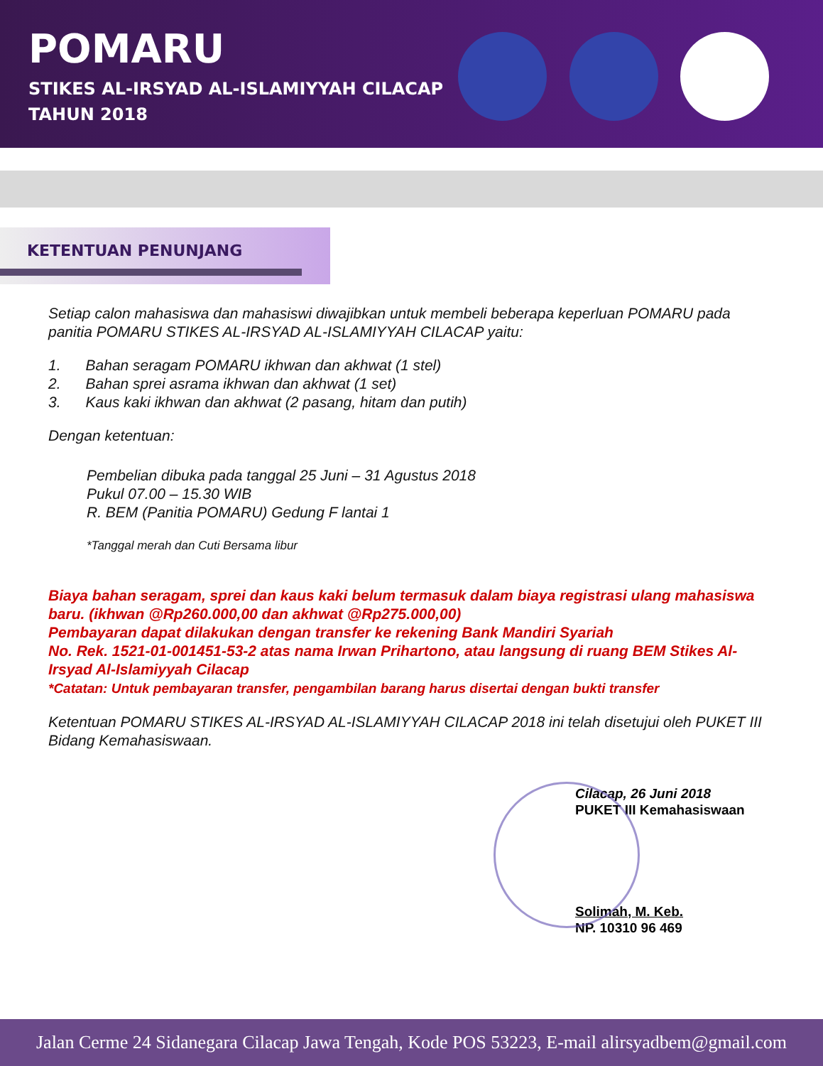POMARU
STIKES AL-IRSYAD AL-ISLAMIYYAH CILACAP
TAHUN 2018
KETENTUAN PENUNJANG
Setiap calon mahasiswa dan mahasiswi diwajibkan untuk membeli beberapa keperluan POMARU pada panitia POMARU STIKES AL-IRSYAD AL-ISLAMIYYAH CILACAP yaitu:
1. Bahan seragam POMARU ikhwan dan akhwat (1 stel)
2. Bahan sprei asrama ikhwan dan akhwat (1 set)
3. Kaus kaki ikhwan dan akhwat (2 pasang, hitam dan putih)
Dengan ketentuan:
Pembelian dibuka pada tanggal 25 Juni – 31 Agustus 2018
Pukul 07.00 – 15.30 WIB
R. BEM (Panitia POMARU) Gedung F lantai 1
*Tanggal merah dan Cuti Bersama libur
Biaya bahan seragam, sprei dan kaus kaki belum termasuk dalam biaya registrasi ulang mahasiswa baru. (ikhwan @Rp260.000,00 dan akhwat @Rp275.000,00)
Pembayaran dapat dilakukan dengan transfer ke rekening Bank Mandiri Syariah
No. Rek. 1521-01-001451-53-2 atas nama Irwan Prihartono, atau langsung di ruang BEM Stikes Al-Irsyad Al-Islamiyyah Cilacap
*Catatan: Untuk pembayaran transfer, pengambilan barang harus disertai dengan bukti transfer
Ketentuan POMARU STIKES AL-IRSYAD AL-ISLAMIYYAH CILACAP 2018 ini telah disetujui oleh PUKET III Bidang Kemahasiswaan.
Cilacap, 26 Juni 2018
PUKET III Kemahasiswaan
Solimah, M. Keb.
NP. 10310 96 469
Jalan Cerme 24 Sidanegara Cilacap Jawa Tengah, Kode POS 53223, E-mail alirsyadbem@gmail.com